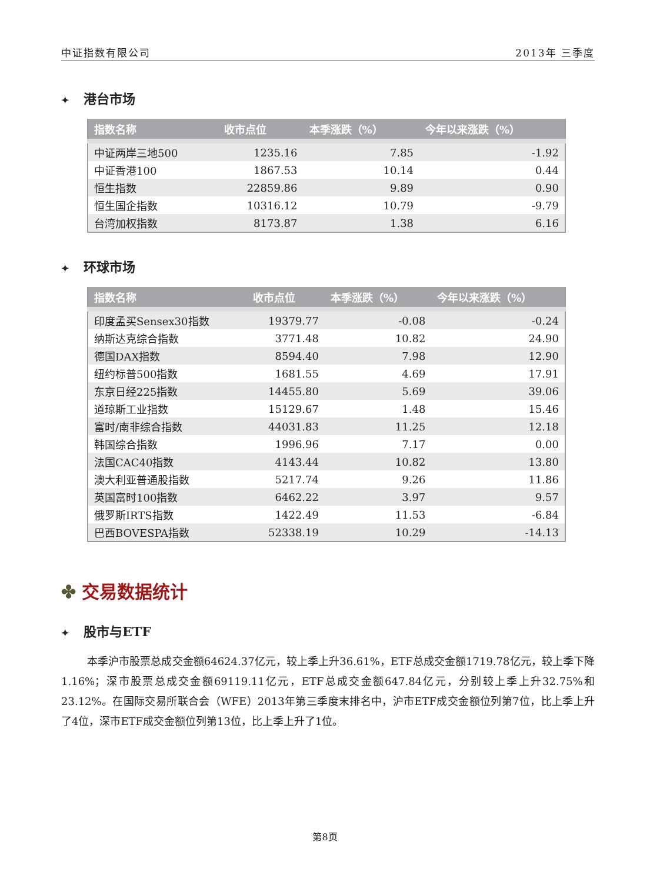中证指数有限公司 2013年 三季度
✦ 港台市场
| 指数名称 | 收市点位 | 本季涨跌（%） | 今年以来涨跌（%） |
| --- | --- | --- | --- |
| 中证两岸三地500 | 1235.16 | 7.85 | -1.92 |
| 中证香港100 | 1867.53 | 10.14 | 0.44 |
| 恒生指数 | 22859.86 | 9.89 | 0.90 |
| 恒生国企指数 | 10316.12 | 10.79 | -9.79 |
| 台湾加权指数 | 8173.87 | 1.38 | 6.16 |
✦ 环球市场
| 指数名称 | 收市点位 | 本季涨跌（%） | 今年以来涨跌（%） |
| --- | --- | --- | --- |
| 印度孟买Sensex30指数 | 19379.77 | -0.08 | -0.24 |
| 纳斯达克综合指数 | 3771.48 | 10.82 | 24.90 |
| 德国DAX指数 | 8594.40 | 7.98 | 12.90 |
| 纽约标普500指数 | 1681.55 | 4.69 | 17.91 |
| 东京日经225指数 | 14455.80 | 5.69 | 39.06 |
| 道琼斯工业指数 | 15129.67 | 1.48 | 15.46 |
| 富时/南非综合指数 | 44031.83 | 11.25 | 12.18 |
| 韩国综合指数 | 1996.96 | 7.17 | 0.00 |
| 法国CAC40指数 | 4143.44 | 10.82 | 13.80 |
| 澳大利亚普通股指数 | 5217.74 | 9.26 | 11.86 |
| 英国富时100指数 | 6462.22 | 3.97 | 9.57 |
| 俄罗斯IRTS指数 | 1422.49 | 11.53 | -6.84 |
| 巴西BOVESPA指数 | 52338.19 | 10.29 | -14.13 |
✤ 交易数据统计
✦ 股市与ETF
本季沪市股票总成交金额64624.37亿元，较上季上升36.61%，ETF总成交金额1719.78亿元，较上季下降1.16%；深市股票总成交金额69119.11亿元，ETF总成交金额647.84亿元，分别较上季上升32.75%和23.12%。在国际交易所联合会（WFE）2013年第三季度末排名中，沪市ETF成交金额位列第7位，比上季上升了4位，深市ETF成交金额位列第13位，比上季上升了1位。
第8页